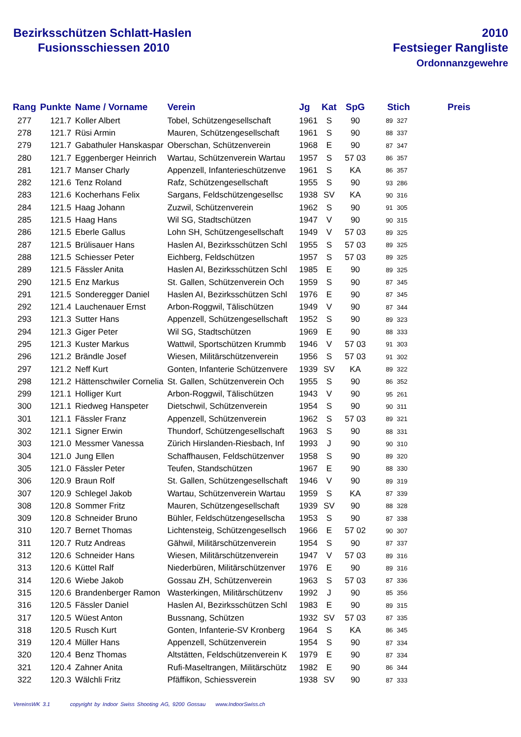Bezirksschützen Schlatt-Haslen
Fusionsschiessen 2010
2010
Festsieger Rangliste
Ordonnanzgewehre
| Rang | Punkte | Name / Vorname | Verein | Jg | Kat | SpG | Stich | | Preis |
| --- | --- | --- | --- | --- | --- | --- | --- | --- | --- |
| 277 | 121.7 | Koller Albert | Tobel, Schützengesellschaft | 1961 | S | 90 | 89 | 327 | |
| 278 | 121.7 | Rüsi Armin | Mauren, Schützengesellschaft | 1961 | S | 90 | 88 | 337 | |
| 279 | 121.7 | Gabathuler Hanskaspar | Oberschan, Schützenverein | 1968 | E | 90 | 87 | 347 | |
| 280 | 121.7 | Eggenberger Heinrich | Wartau, Schützenverein Wartau | 1957 | S | 57 03 | 86 | 357 | |
| 281 | 121.7 | Manser Charly | Appenzell, Infanterieschützenve | 1961 | S | KA | 86 | 357 | |
| 282 | 121.6 | Tenz Roland | Rafz, Schützengesellschaft | 1955 | S | 90 | 93 | 286 | |
| 283 | 121.6 | Kocherhans Felix | Sargans, Feldschützengesellsc | 1938 | SV | KA | 90 | 316 | |
| 284 | 121.5 | Haag Johann | Zuzwil, Schützenverein | 1962 | S | 90 | 91 | 305 | |
| 285 | 121.5 | Haag Hans | Wil SG, Stadtschützen | 1947 | V | 90 | 90 | 315 | |
| 286 | 121.5 | Eberle Gallus | Lohn SH, Schützengesellschaft | 1949 | V | 57 03 | 89 | 325 | |
| 287 | 121.5 | Brülisauer Hans | Haslen AI, Bezirksschützen Schl | 1955 | S | 57 03 | 89 | 325 | |
| 288 | 121.5 | Schiesser Peter | Eichberg, Feldschützen | 1957 | S | 57 03 | 89 | 325 | |
| 289 | 121.5 | Fässler Anita | Haslen AI, Bezirksschützen Schl | 1985 | E | 90 | 89 | 325 | |
| 290 | 121.5 | Enz Markus | St. Gallen, Schützenverein Och | 1959 | S | 90 | 87 | 345 | |
| 291 | 121.5 | Sonderegger Daniel | Haslen AI, Bezirksschützen Schl | 1976 | E | 90 | 87 | 345 | |
| 292 | 121.4 | Lauchenauer Ernst | Arbon-Roggwil, Tälischützen | 1949 | V | 90 | 87 | 344 | |
| 293 | 121.3 | Sutter Hans | Appenzell, Schützengesellschaft | 1952 | S | 90 | 89 | 323 | |
| 294 | 121.3 | Giger Peter | Wil SG, Stadtschützen | 1969 | E | 90 | 88 | 333 | |
| 295 | 121.3 | Kuster Markus | Wattwil, Sportschützen Krummb | 1946 | V | 57 03 | 91 | 303 | |
| 296 | 121.2 | Brändle Josef | Wiesen, Militärschützenverein | 1956 | S | 57 03 | 91 | 302 | |
| 297 | 121.2 | Neff Kurt | Gonten, Infanterie Schützenvere | 1939 | SV | KA | 89 | 322 | |
| 298 | 121.2 | Hättenschwiler Cornelia | St. Gallen, Schützenverein Och | 1955 | S | 90 | 86 | 352 | |
| 299 | 121.1 | Holliger Kurt | Arbon-Roggwil, Tälischützen | 1943 | V | 90 | 95 | 261 | |
| 300 | 121.1 | Riedweg Hanspeter | Dietschwil, Schützenverein | 1954 | S | 90 | 90 | 311 | |
| 301 | 121.1 | Fässler Franz | Appenzell, Schützenverein | 1962 | S | 57 03 | 89 | 321 | |
| 302 | 121.1 | Signer Erwin | Thundorf, Schützengesellschaft | 1963 | S | 90 | 88 | 331 | |
| 303 | 121.0 | Messmer Vanessa | Zürich Hirslanden-Riesbach, Inf | 1993 | J | 90 | 90 | 310 | |
| 304 | 121.0 | Jung Ellen | Schaffhausen, Feldschützenver | 1958 | S | 90 | 89 | 320 | |
| 305 | 121.0 | Fässler Peter | Teufen, Standschützen | 1967 | E | 90 | 88 | 330 | |
| 306 | 120.9 | Braun Rolf | St. Gallen, Schützengesellschaft | 1946 | V | 90 | 89 | 319 | |
| 307 | 120.9 | Schlegel Jakob | Wartau, Schützenverein Wartau | 1959 | S | KA | 87 | 339 | |
| 308 | 120.8 | Sommer Fritz | Mauren, Schützengesellschaft | 1939 | SV | 90 | 88 | 328 | |
| 309 | 120.8 | Schneider Bruno | Bühler, Feldschützengesellscha | 1953 | S | 90 | 87 | 338 | |
| 310 | 120.7 | Bernet Thomas | Lichtensteig, Schützengesellsch | 1966 | E | 57 02 | 90 | 307 | |
| 311 | 120.7 | Rutz Andreas | Gähwil, Militärschützenverein | 1954 | S | 90 | 87 | 337 | |
| 312 | 120.6 | Schneider Hans | Wiesen, Militärschützenverein | 1947 | V | 57 03 | 89 | 316 | |
| 313 | 120.6 | Küttel Ralf | Niederbüren, Militärschützenver | 1976 | E | 90 | 89 | 316 | |
| 314 | 120.6 | Wiebe Jakob | Gossau ZH, Schützenverein | 1963 | S | 57 03 | 87 | 336 | |
| 315 | 120.6 | Brandenberger Ramon | Wasterkingen, Militärschützenv | 1992 | J | 90 | 85 | 356 | |
| 316 | 120.5 | Fässler Daniel | Haslen AI, Bezirksschützen Schl | 1983 | E | 90 | 89 | 315 | |
| 317 | 120.5 | Wüest Anton | Bussnang, Schützen | 1932 | SV | 57 03 | 87 | 335 | |
| 318 | 120.5 | Rusch Kurt | Gonten, Infanterie-SV Kronberg | 1964 | S | KA | 86 | 345 | |
| 319 | 120.4 | Müller Hans | Appenzell, Schützenverein | 1954 | S | 90 | 87 | 334 | |
| 320 | 120.4 | Benz Thomas | Altstätten, Feldschützenverein K | 1979 | E | 90 | 87 | 334 | |
| 321 | 120.4 | Zahner Anita | Rufi-Maseltrangen, Militärschütz | 1982 | E | 90 | 86 | 344 | |
| 322 | 120.3 | Wälchli Fritz | Pfäffikon, Schiessverein | 1938 | SV | 90 | 87 | 333 | |
VereinsWK 3.1 copyright by Indoor Swiss Shooting AG, 9200 Gossau www.IndoorSwiss.ch